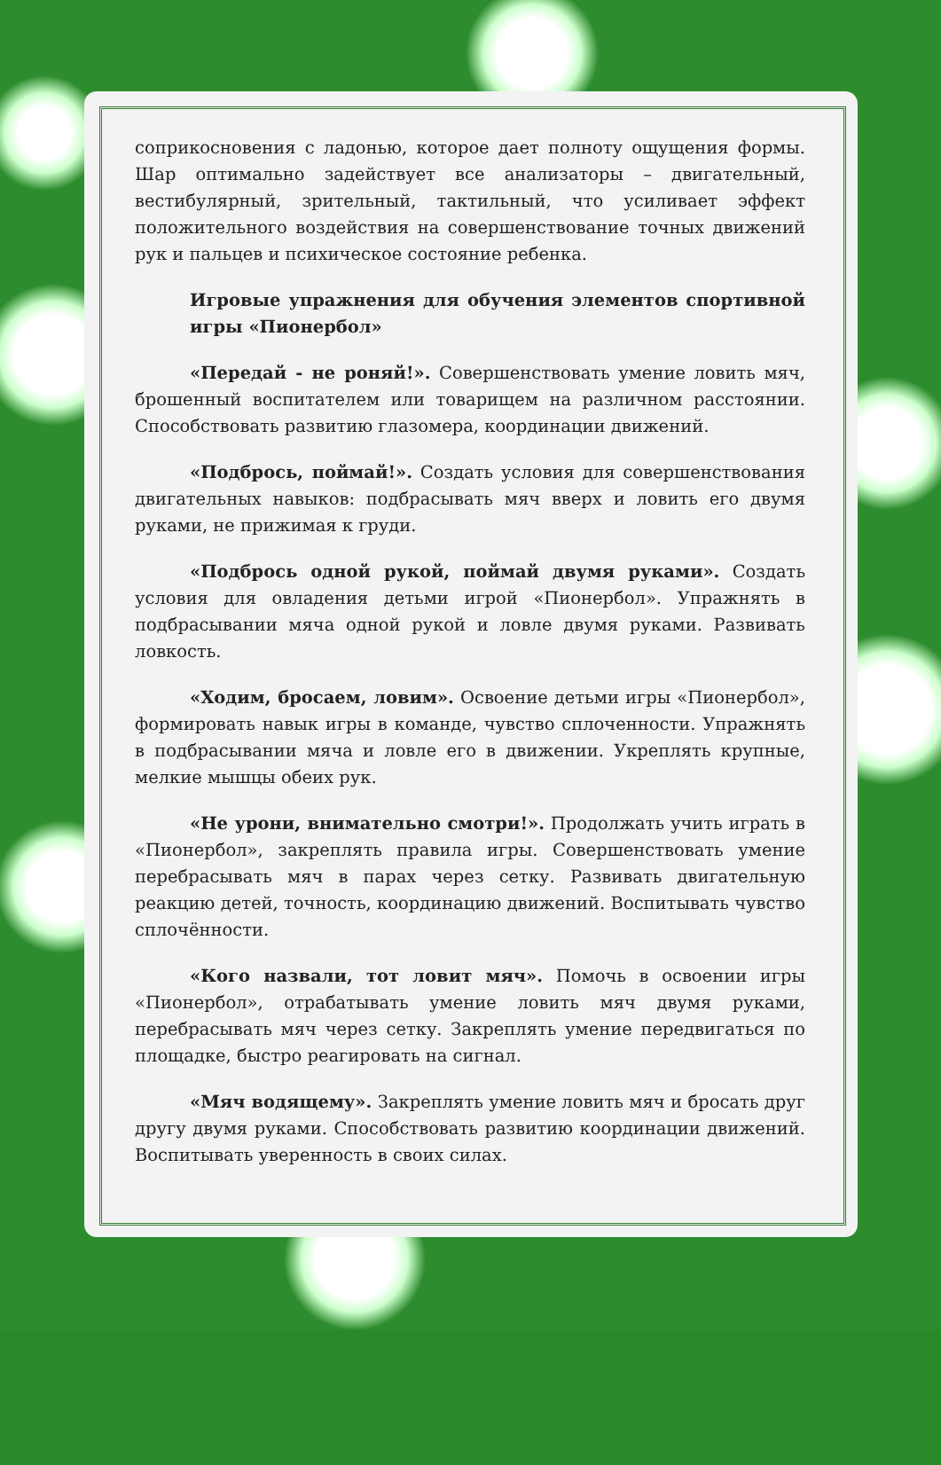соприкосновения с ладонью, которое дает полноту ощущения формы. Шар оптимально задействует все анализаторы – двигательный, вестибулярный, зрительный, тактильный, что усиливает эффект положительного воздействия на совершенствование точных движений рук и пальцев и психическое состояние ребенка.
Игровые упражнения для обучения элементов спортивной игры «Пионербол»
«Передай - не роняй!». Совершенствовать умение ловить мяч, брошенный воспитателем или товарищем на различном расстоянии. Способствовать развитию глазомера, координации движений.
«Подбрось, поймай!». Создать условия для совершенствования двигательных навыков: подбрасывать мяч вверх и ловить его двумя руками, не прижимая к груди.
«Подбрось одной рукой, поймай двумя руками». Создать условия для овладения детьми игрой «Пионербол». Упражнять в подбрасывании мяча одной рукой и ловле двумя руками. Развивать ловкость.
«Ходим, бросаем, ловим». Освоение детьми игры «Пионербол», формировать навык игры в команде, чувство сплоченности. Упражнять в подбрасывании мяча и ловле его в движении. Укреплять крупные, мелкие мышцы обеих рук.
«Не урони, внимательно смотри!». Продолжать учить играть в «Пионербол», закреплять правила игры. Совершенствовать умение перебрасывать мяч в парах через сетку. Развивать двигательную реакцию детей, точность, координацию движений. Воспитывать чувство сплочённости.
«Кого назвали, тот ловит мяч». Помочь в освоении игры «Пионербол», отрабатывать умение ловить мяч двумя руками, перебрасывать мяч через сетку. Закреплять умение передвигаться по площадке, быстро реагировать на сигнал.
«Мяч водящему». Закреплять умение ловить мяч и бросать друг другу двумя руками. Способствовать развитию координации движений. Воспитывать уверенность в своих силах.